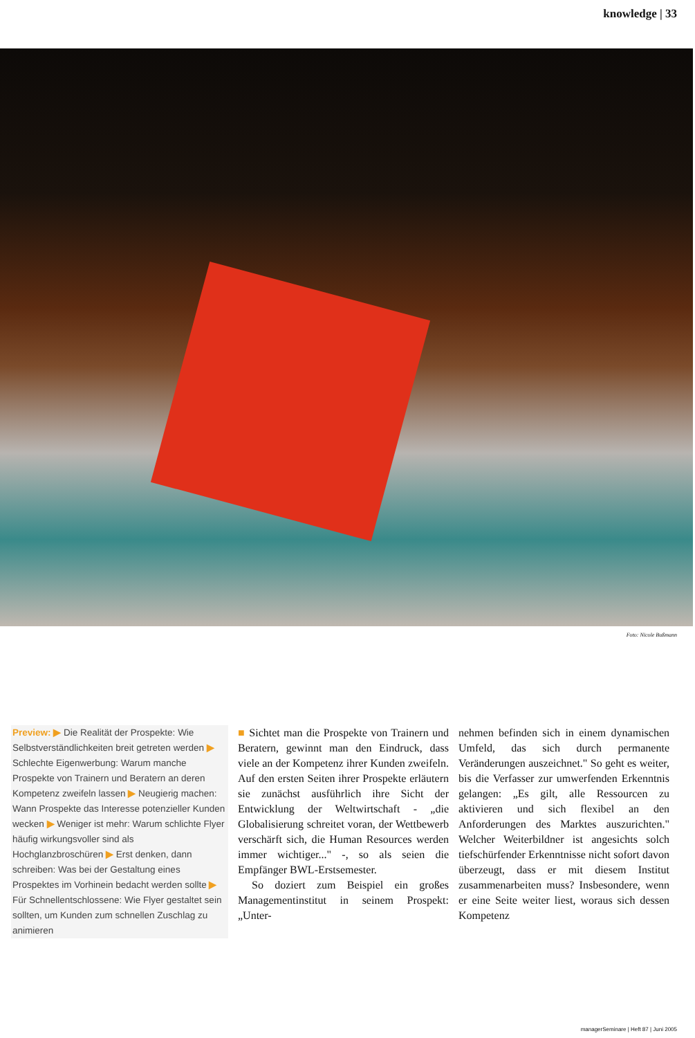knowledge | 33
Foto: Nicole Bußmann
Preview: ▶ Die Realität der Prospekte: Wie Selbstverständlichkeiten breit getreten werden ▶ Schlechte Eigenwerbung: Warum manche Prospekte von Trainern und Beratern an deren Kompetenz zweifeln lassen ▶ Neugierig machen: Wann Prospekte das Interesse potenzieller Kunden wecken ▶ Weniger ist mehr: Warum schlichte Flyer häufig wirkungsvoller sind als Hochglanzbroschüren ▶ Erst denken, dann schreiben: Was bei der Gestaltung eines Prospektes im Vorhinein bedacht werden sollte ▶ Für Schnellentschlossene: Wie Flyer gestaltet sein sollten, um Kunden zum schnellen Zuschlag zu animieren
■ Sichtet man die Prospekte von Trainern und Beratern, gewinnt man den Eindruck, dass viele an der Kompetenz ihrer Kunden zweifeln. Auf den ersten Seiten ihrer Prospekte erläutern sie zunächst ausführlich ihre Sicht der Entwicklung der Weltwirtschaft - „die Globalisierung schreitet voran, der Wettbewerb verschärft sich, die Human Resources werden immer wichtiger..." -, so als seien die Empfänger BWL-Erstsemester.
So doziert zum Beispiel ein großes Managementinstitut in seinem Prospekt: „Unter-
nehmen befinden sich in einem dynamischen Umfeld, das sich durch permanente Veränderungen auszeichnet." So geht es weiter, bis die Verfasser zur umwerfenden Erkenntnis gelangen: „Es gilt, alle Ressourcen zu aktivieren und sich flexibel an den Anforderungen des Marktes auszurichten." Welcher Weiterbildner ist angesichts solch tiefschürfender Erkenntnisse nicht sofort davon überzeugt, dass er mit diesem Institut zusammenarbeiten muss? Insbesondere, wenn er eine Seite weiter liest, woraus sich dessen Kompetenz
managerSeminare | Heft 87 | Juni 2005